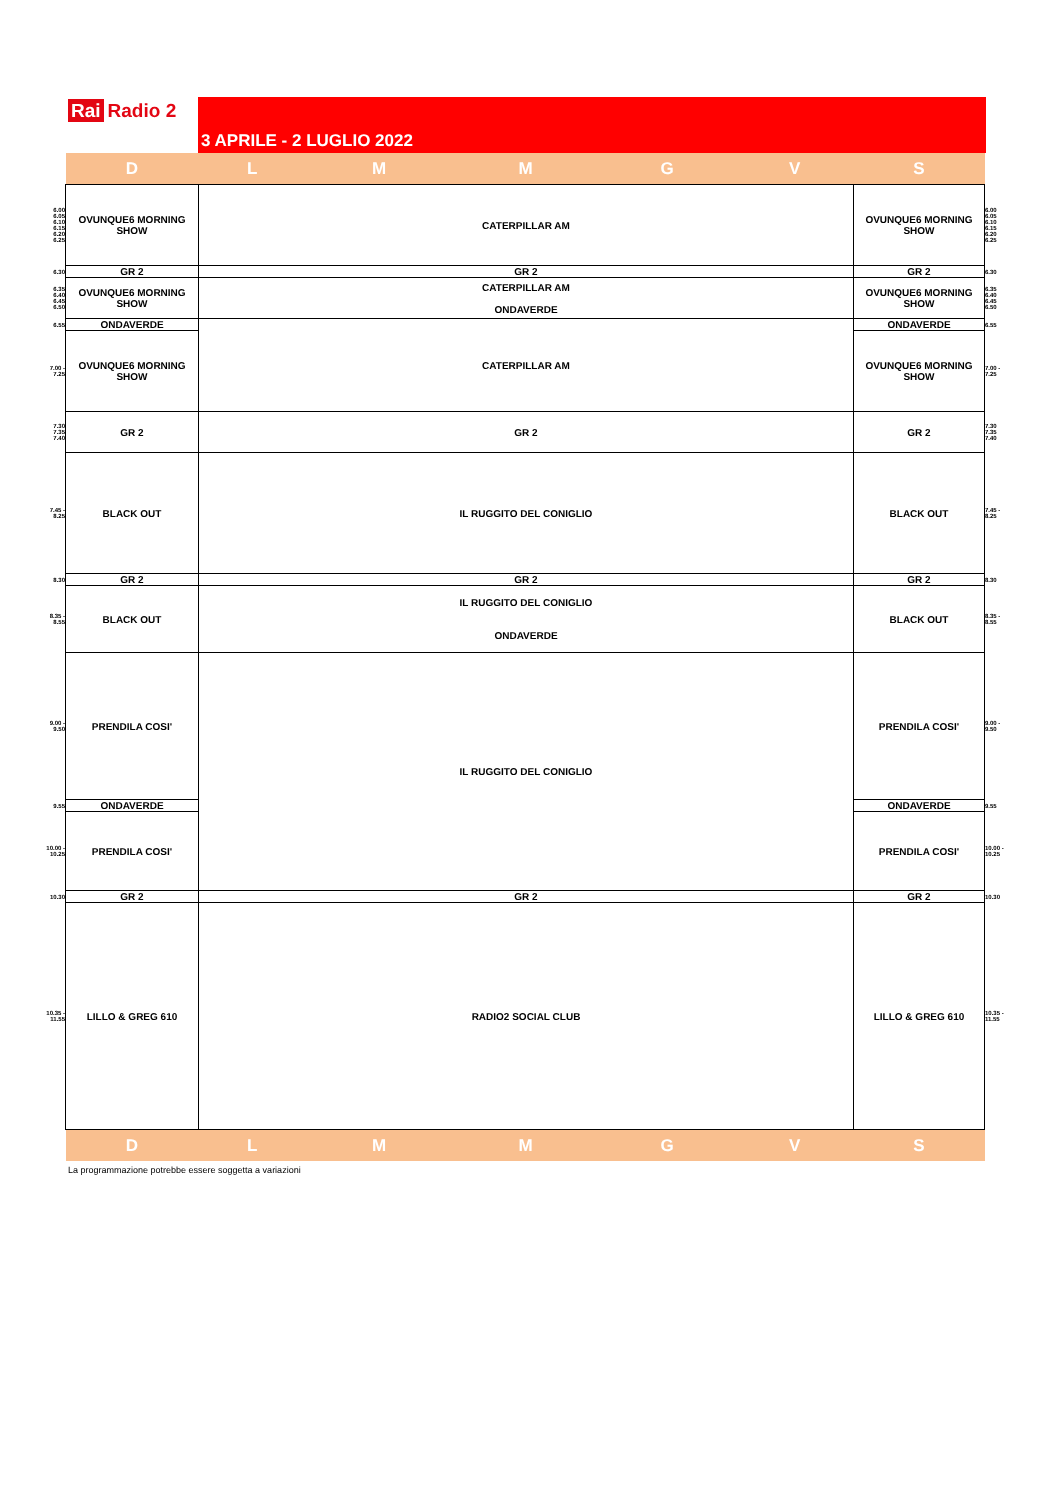Rai Radio 2 3 APRILE - 2 LUGLIO 2022
| | D | L | M | M | G | V | S | |
| 6.00 6.05 6.10 6.15 6.20 6.25 | OVUNQUE6 MORNING SHOW | CATERPILLAR AM | | | | | OVUNQUE6 MORNING SHOW | 6.00 6.05 6.10 6.15 6.20 6.25 |
| 6.30 | GR 2 | GR 2 | | | | | GR 2 | 6.30 |
| 6.35 6.40 6.45 6.50 | OVUNQUE6 MORNING SHOW | CATERPILLAR AM ONDAVERDE | | | | | OVUNQUE6 MORNING SHOW | 6.35 6.40 6.45 6.50 |
| 6.55 | ONDAVERDE | CATERPILLAR AM | | | | | ONDAVERDE | 6.55 |
| 7.00 - 7.25 | OVUNQUE6 MORNING SHOW | | | | | | OVUNQUE6 MORNING SHOW | 7.00 - 7.25 |
| 7.30 7.35 7.40 | GR 2 | GR 2 | | | | | GR 2 | 7.30 7.35 7.40 |
| 7.45 - 8.25 | BLACK OUT | IL RUGGITO DEL CONIGLIO | | | | | BLACK OUT | 7.45 - 8.25 |
| 8.30 | GR 2 | GR 2 | | | | | GR 2 | 8.30 |
| 8.35 - 8.55 | BLACK OUT | IL RUGGITO DEL CONIGLIO ONDAVERDE | | | | | BLACK OUT | 8.35 - 8.55 |
| 9.00 - 9.50 | PRENDILA COSI' | IL RUGGITO DEL CONIGLIO | | | | | PRENDILA COSI' | 9.00 - 9.50 |
| 9.55 | ONDAVERDE | | | | | | ONDAVERDE | 9.55 |
| 10.00 - 10.25 | PRENDILA COSI' | | | | | | PRENDILA COSI' | 10.00 - 10.25 |
| 10.30 | GR 2 | GR 2 | | | | | GR 2 | 10.30 |
| 10.35 - 11.55 | LILLO & GREG 610 | RADIO2 SOCIAL CLUB | | | | | LILLO & GREG 610 | 10.35 - 11.55 |
| | D | L | M | M | G | V | S | |
La programmazione potrebbe essere soggetta a variazioni